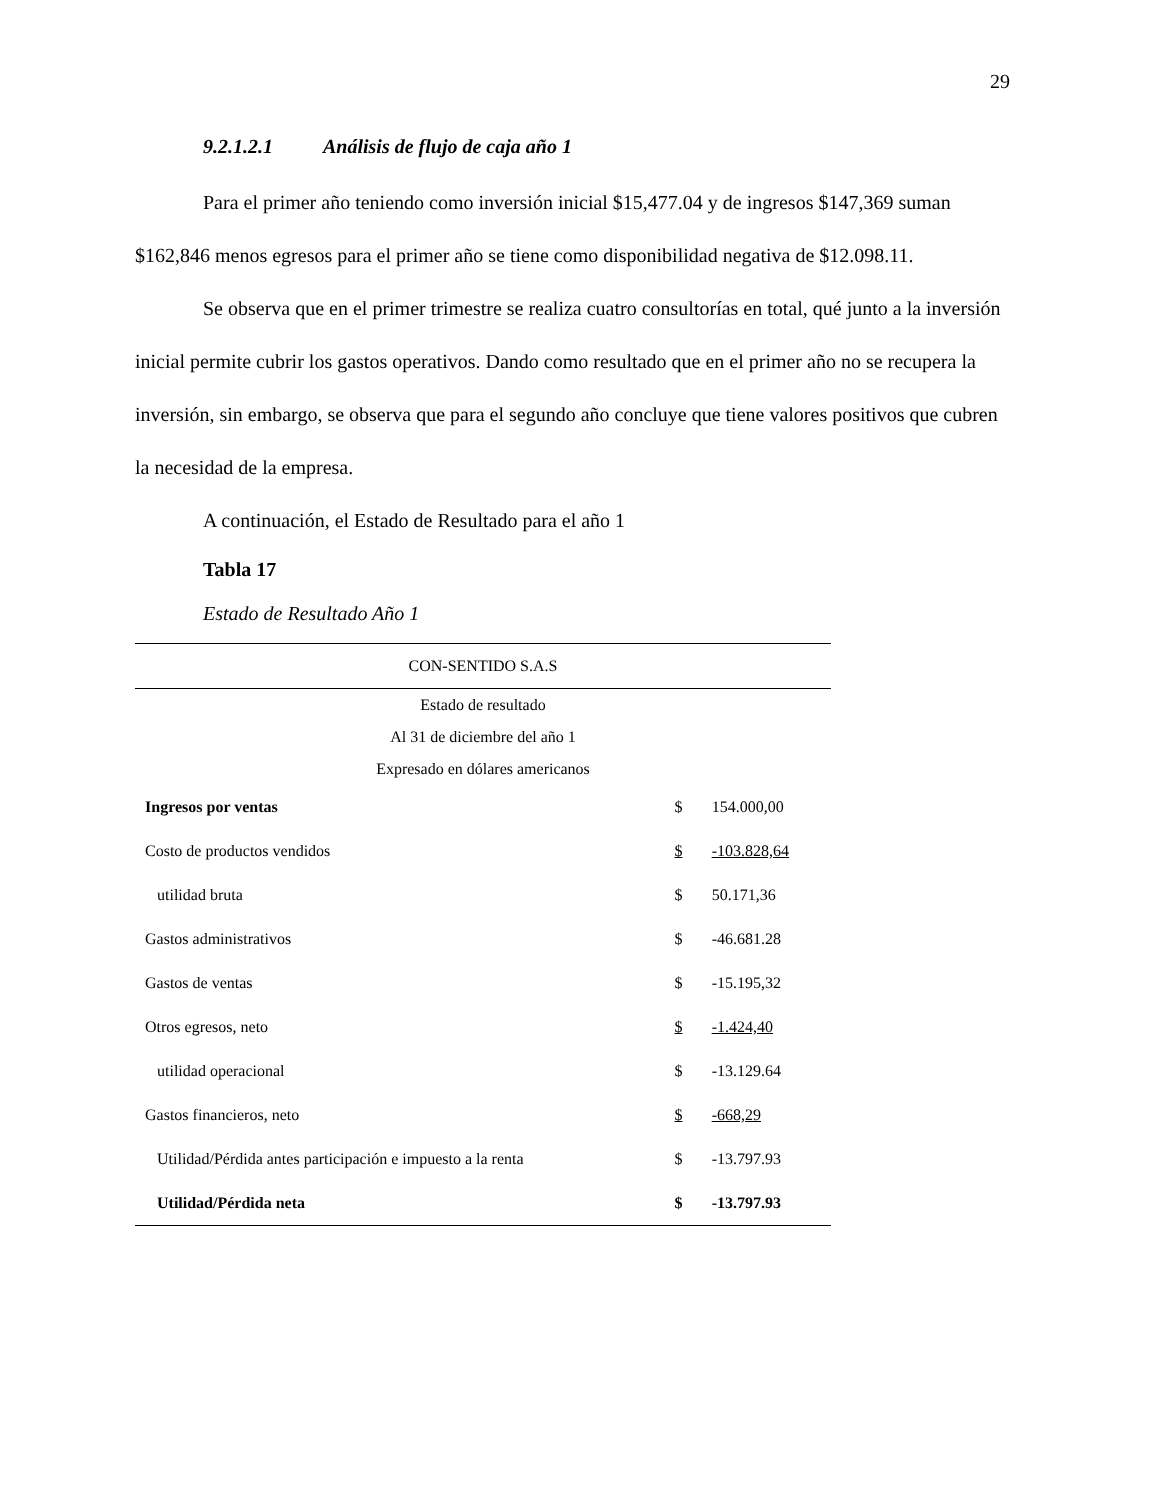29
9.2.1.2.1 Análisis de flujo de caja año 1
Para el primer año teniendo como inversión inicial $15,477.04 y de ingresos $147,369 suman $162,846 menos egresos para el primer año se tiene como disponibilidad negativa de $12.098.11.
Se observa que en el primer trimestre se realiza cuatro consultorías en total, qué junto a la inversión inicial permite cubrir los gastos operativos. Dando como resultado que en el primer año no se recupera la inversión, sin embargo, se observa que para el segundo año concluye que tiene valores positivos que cubren la necesidad de la empresa.
A continuación, el Estado de Resultado para el año 1
Tabla 17
Estado de Resultado Año 1
| CON-SENTIDO S.A.S | | |
| Estado de resultado | | |
| Al 31 de diciembre del año 1 | | |
| Expresado en dólares americanos | | |
| Ingresos por ventas | $ | 154.000,00 |
| Costo de productos vendidos | $ | -103.828,64 |
| utilidad bruta | $ | 50.171,36 |
| Gastos administrativos | $ | -46.681.28 |
| Gastos de ventas | $ | -15.195,32 |
| Otros egresos, neto | $ | -1.424,40 |
| utilidad operacional | $ | -13.129.64 |
| Gastos financieros, neto | $ | -668,29 |
| Utilidad/Pérdida antes participación e impuesto a la renta | $ | -13.797.93 |
| Utilidad/Pérdida neta | $ | -13.797.93 |